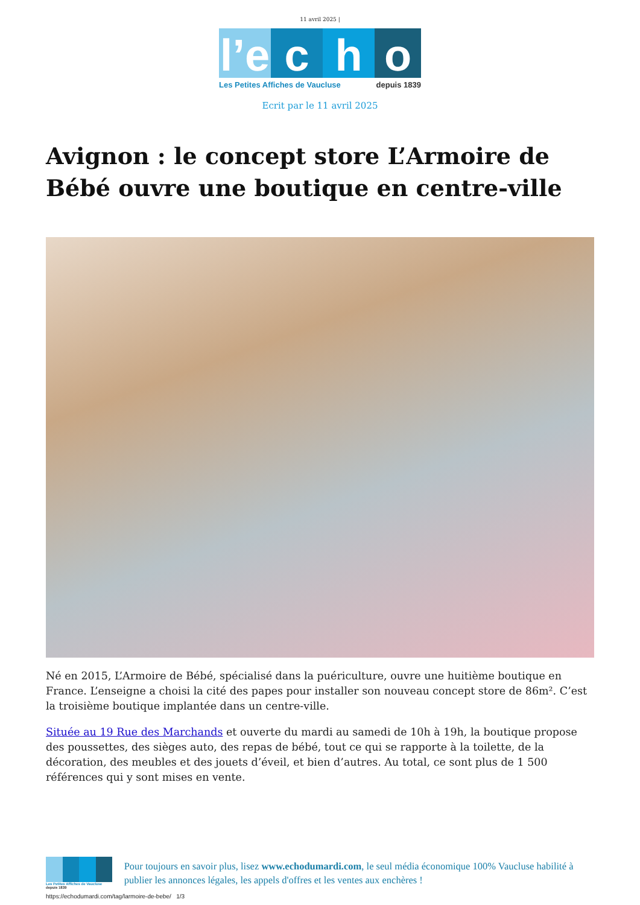11 avril 2025 |
l’e
c h o
Les Petites Affiches de Vaucluse depuis 1839
Ecrit par le 11 avril 2025
Avignon : le concept store L’Armoire de Bébé ouvre une boutique en centre-ville
Né en 2015, L’Armoire de Bébé, spécialisé dans la puériculture, ouvre une huitième boutique en France. L’enseigne a choisi la cité des papes pour installer son nouveau concept store de 86m². C’est la troisième boutique implantée dans un centre-ville.
Située au 19 Rue des Marchands et ouverte du mardi au samedi de 10h à 19h, la boutique propose des poussettes, des sièges auto, des repas de bébé, tout ce qui se rapporte à la toilette, de la décoration, des meubles et des jouets d’éveil, et bien d’autres. Au total, ce sont plus de 1 500 références qui y sont mises en vente.
Les Petites Affiches de Vaucluse depuis 1839
Pour toujours en savoir plus, lisez www.echodumardi.com, le seul média économique 100% Vaucluse habilité à publier les annonces légales, les appels d'offres et les ventes aux enchères !
https://echodumardi.com/tag/larmoire-de-bebe/ 1/3